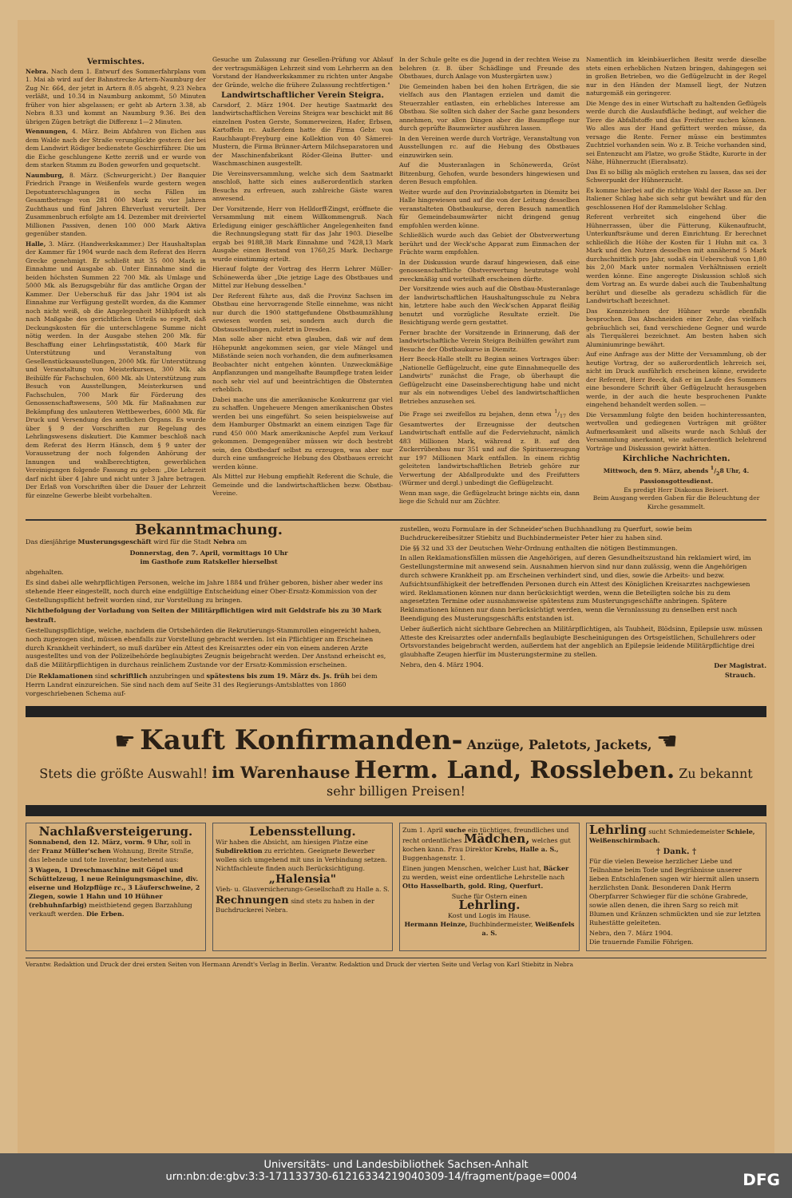Vermischtes.
Nebra. Nach dem 1. Entwurf des Sommerfahrplans vom 1. Mai ab wird auf der Bahnstrecke Artern-Naumburg der Zug Nr. 664, der jetzt in Artern 8.05 abgeht, 9.23 Nebra verläßt, und 10.34 in Naumburg ankommt, 50 Minuten früher von hier abgelassen; er geht ab Artern 3.38, ab Nebra 8.33 und kommt an Naumburg 9.36. Bei den übrigen Zügen beträgt die Differenz 1—2 Minuten.
Wennungen, 4. März. Beim Abfahren von Eichen aus dem Walde nach der Straße verunglückte gestern der bei dem Landwirt Rödiger bedienstete Geschirrführer. Die um die Eiche geschlungene Kette zerriß und er wurde von dem starken Stamm zu Boden geworfen und gequetscht.
Naumburg, 8. März. (Schwurgericht.) Der Banquier Friedrich Prange in Weißenfels wurde gestern wegen Depotunterschlagungen in sechs Fällen im Gesamtbetrage von 281 000 Mark zu vier Jahren Zuchthaus und fünf Jahren Ehrverlust verurteilt. Der Zusammenbruch erfolgte am 14. Dezember mit dreiviertel Millionen Passiven, denen 100 000 Mark Aktiva gegenüber standen.
Halle, 3. März. (Handwerkskammer.) Der Haushaltsplan der Kammer für 1904 wurde nach dem Referat des Herrn Grecke genehmigt. Er schließt mit 35 000 Mark in Einnahme und Ausgabe ab. Unter Einnahme sind die beiden höchsten Summen 22 700 Mk. als Umlage und 5000 Mk. als Bezugsgebühr für das amtliche Organ der Kammer. Der Ueberschuß für das Jahr 1904 ist als Einnahme zur Verfügung gestellt worden, da die Kammer noch nicht weiß, ob die Angelegenheit Mühlpfordt sich nach Maßgabe des gerichtlichen Urteils so regelt, daß Deckungskosten für die unterschlagene Summe nicht nötig werden. In der Ausgabe stehen 200 Mk. für Beschaffung einer Lehrlingsstatistik, 400 Mark für Unterstützung und Veranstaltung von Gesellenstücksausstellungen, 2000 Mk. für Unterstützung und Veranstaltung von Meisterkursen, 300 Mk. als Beihülfe für Fachschulen, 600 Mk. als Unterstützung zum Besuch von Ausstellungen, Meisterkursen und Fachschulen, 700 Mark für Förderung des Genossenschaftswesens, 500 Mk. für Maßnahmen zur Bekämpfung des unlauteren Wettbewerbes, 6000 Mk. für Druck und Versendung des amtlichen Organs. Es wurde über § 9 der Vorschriften zur Regelung des Lehrlingswesens diskutiert. Die Kammer beschloß nach dem Referat des Herrn Hänsch, dem § 9 unter der Voraussetzung der noch folgenden Anhörung der Innungen und wahlberechtigten, gewerblichen Vereinigungen folgende Fassung zu geben: „Die Lehrzeit darf nicht über 4 Jahre und nicht unter 3 Jahre betragen. Der Erlaß von Vorschriften über die Dauer der Lehrzeit für einzelne Gewerbe bleibt vorbehalten.
Gesuche um Zulassung zur Gesellen-Prüfung vor Ablauf der vertragsmäßigen Lehrzeit sind vom Lehrherrn an den Vorstand der Handwerkskammer zu richten unter Angabe der Gründe, welche die frühere Zulassung rechtfertigen."
Landwirtschaftlicher Verein Steigra.
Carsdorf, 2. März 1904. Der heutige Saatmarkt des landwirtschaftlichen Vereins Steigra war beschickt mit 86 einzelnen Posten Gerste, Sommerweizen, Hafer, Erbsen, Kartoffeln rc. Außerdem hatte die Firma Gebr. von Rauchhaupt-Freyburg eine Kollektion von 40 Sämerei-Mustern, die Firma Brünner-Artern Milchseparatoren und der Maschinenfabrikant Röder-Gleina Butter- und Waschmaschinen ausgestellt.
Die Vereinsversammlung, welche sich dem Saatmarkt anschloß, hatte sich eines außerordentlich starken Besuchs zu erfreuen, auch zahlreiche Gäste waren anwesend.
Der Vorsitzende, Herr von Helldorff-Zingst, eröffnete die Versammlung mit einem Willkommengruß. Nach Erledigung einiger geschäftlicher Angelegenheiten fand die Rechnungslegung statt für das Jahr 1903. Dieselbe ergab bei 9188,38 Mark Einnahme und 7428,13 Mark Ausgabe einen Bestand von 1760,25 Mark. Decharge wurde einstimmig erteilt.
Hierauf folgte der Vortrag des Herrn Lehrer Müller-Schönewerda über „Die jetzige Lage des Obstbaues und Mittel zur Hebung desselben."
Der Referent führte aus, daß die Provinz Sachsen im Obstbau eine hervorragende Stelle einnehme, was nicht nur durch die 1900 stattgefundene Obstbaumzählung erwiesen worden sei, sondern auch durch die Obstausstellungen, zuletzt in Dresden.
Man solle aber nicht etwa glauben, daß wir auf dem Höhepunkt angekommen seien, gar viele Mängel und Mißstände seien noch vorhanden, die dem aufmerksamen Beobachter nicht entgehen könnten. Unzweckmäßige Anpflanzungen und mangelhafte Baumpflege traten leider noch sehr viel auf und beeinträchtigen die Obsternten erheblich.
Dabei mache uns die amerikanische Konkurrenz gar viel zu schaffen. Ungeheuere Mengen amerikanischen Obstes werden bei uns eingeführt. So seien beispielsweise auf dem Hamburger Obstmarkt an einem einzigen Tage für rund 450 000 Mark amerikanische Aepfel zum Verkauf gekommen. Demgegenüber müssen wir doch bestrebt sein, den Obstbedarf selbst zu erzeugen, was aber nur durch eine umfangreiche Hebung des Obstbaues erreicht werden könne.
Als Mittel zur Hebung empfiehlt Referent die Schule, die Gemeinde und die landwirtschaftlichen bezw. Obstbau-Vereine.
In der Schule gelte es die Jugend in der rechten Weise zu belehren (z. B. über Schädlinge und Freunde des Obstbaues, durch Anlage von Mustergärten usw.)
Die Gemeinden haben bei den hohen Erträgen, die sie vielfach aus den Plantagen erzielen und damit die Steuerzahler entlasten, ein erhebliches Interesse am Obstbau. Sie sollten sich daher der Sache ganz besonders annehmen, vor allen Dingen aber die Baumpflege nur durch geprüfte Baumwärter ausführen lassen.
In den Vereinen werde durch Vorträge, Veranstaltung von Ausstellungen rc. auf die Hebung des Obstbaues einzuwirken sein.
Auf die Musteranlagen in Schönewerda, Gröst Bitzenburg, Gehofen, wurde besonders hingewiesen und deren Besuch empfohlen.
Weiter wurde auf den Provinzialobstgarten in Diemitz bei Halle hingewiesen und auf die von der Leitung desselben veranstalteten Obstbaukurse, deren Besuch namentlich für Gemeindebaumwärter nicht dringend genug empfohlen werden könne.
Schließlich wurde auch das Gebiet der Obstverwertung berührt und der Weck'sche Apparat zum Einmachen der Früchte warm empfohlen.
In der Diskussion wurde darauf hingewiesen, daß eine genossenschaftliche Obstverwertung heutzutage wohl zweckmäßig und vorteilhaft erscheinen dürfte.
Der Vorsitzende wies auch auf die Obstbau-Musteranlage der landwirtschaftlichen Haushaltungsschule zu Nebra hin, letztere habe auch den Weck'schen Apparat fleißig benutzt und vorzügliche Resultate erzielt. Die Besichtigung werde gern gestattet.
Ferner brachte der Vorsitzende in Erinnerung, daß der landwirtschaftliche Verein Steigra Beihülfen gewährt zum Besuche der Obstbaukurse in Diemitz.
Herr Beeck-Halle stellt zu Beginn seines Vortrages über: „Nationelle Geflügelzucht, eine gute Einnahmequelle des Landwirts" zunächst die Frage, ob überhaupt die Geflügelzucht eine Daseinsberechtigung habe und nicht nur als ein notwendiges Uebel des landwirtschaftlichen Betriebes anzusehen sei.
Die Frage sei zweifellos zu bejahen, denn etwa 1/17 des Gesamtwertes der Erzeugnisse der deutschen Landwirtschaft entfalle auf die Federviehzucht, nämlich 483 Millionen Mark, während z. B. auf den Zuckerrübenbau nur 351 und auf die Spirituserzeugung nur 197 Millionen Mark entfallen. In einem richtig geleiteten landwirtschaftlichen Betrieb gehöre zur Verwertung der Abfallprodukte und des Freifutters (Würmer und dergl.) unbedingt die Geflügelzucht.
Wenn man sage, die Geflügelzucht bringe nichts ein, dann liege die Schuld nur am Züchter.
Namentlich im kleinbäuerlichen Besitz werde dieselbe stets einen erheblichen Nutzen bringen, dahingegen sei in großen Betrieben, wo die Geflügelzucht in der Regel nur in den Händen der Mamsell liegt, der Nutzen naturgemäß ein geringerer.
Die Menge des in einer Wirtschaft zu haltenden Geflügels werde durch die Auslaufsfläche bedingt, auf welcher die Tiere die Abfallstoffe und das Freifutter suchen können. Wo alles aus der Hand gefüttert werden müsse, da versage die Rente. Ferner müsse ein bestimmtes Zuchtziel vorhanden sein. Wo z. B. Teiche vorhanden sind, sei Entenzucht am Platze, wo große Städte, Kurorte in der Nähe, Hühnerzucht (Eierabsatz).
Das Ei so billig als möglich erstehen zu lassen, das sei der Schwerpunkt der Hühnerzucht.
Es komme hierbei auf die richtige Wahl der Rasse an. Der Italiener Schlag habe sich sehr gut bewährt und für den geschlossenen Hof der Rammelsloher Schlag.
Referent verbreitet sich eingehend über die Hühnerrassen, über die Fütterung, Kükenaufzucht, Unterkunftsräume und deren Einrichtung. Er berechnet schließlich die Höhe der Kosten für 1 Huhn mit ca. 3 Mark und den Nutzen desselben mit annähernd 5 Mark durchschnittlich pro Jahr, sodaß ein Ueberschuß von 1,80 bis 2,00 Mark unter normalen Verhältnissen erzielt werden könne. Eine angeregte Diskussion schloß sich dem Vortrag an. Es wurde dabei auch die Taubenhaltung berührt und dieselbe als geradezu schädlich für die Landwirtschaft bezeichnet.
Das Kennzeichnen der Hühner wurde ebenfalls besprochen. Das Abschneiden einer Zehe, das vielfach gebräuchlich sei, fand verschiedene Gegner und wurde als Tierquälerei bezeichnet. Am besten haben sich Aluminiumringe bewährt.
Auf eine Anfrage aus der Mitte der Versammlung, ob der heutige Vortrag, der so außerordentlich lehrreich sei, nicht im Druck ausführlich erscheinen könne, erwiderte der Referent, Herr Beeck, daß er im Laufe des Sommers eine besondere Schrift über Geflügelzucht herausgeben werde, in der auch die heute besprochenen Punkte eingehend behandelt werden sollen. —
Die Versammlung folgte den beiden hochinteressanten, wertvollen und gediegenen Vorträgen mit größter Aufmerksamkeit und allseits wurde nach Schluß der Versammlung anerkannt, wie außerordentlich belehrend Vorträge und Diskussion gewirkt hätten.
Kirchliche Nachrichten.
Mittwoch, den 9. März, abends 1/28 Uhr, 4. Passionsgottesdienst.
Es predigt Herr Diakonus Beisert.
Beim Ausgang werden Gaben für die Beleuchtung der Kirche gesammelt.
Bekanntmachung.
Das diesjährige Musterungsgeschäft wird für die Stadt Nebra am
Donnerstag, den 7. April, vormittags 10 Uhr
im Gasthofe zum Ratskeller hierselbst
abgehalten.
Es sind dabei alle wehrpflichtigen Personen, welche im Jahre 1884 und früher geboren, bisher aber weder ins stehende Heer eingestellt, noch durch eine endgültige Entscheidung einer Ober-Ersatz-Kommission von der Gestellungspflicht befreit worden sind, zur Vorstellung zu bringen.
Nichtbefolgung der Vorladung von Seiten der Militärpflichtigen wird mit Geldstrafe bis zu 30 Mark bestraft.
Gestellungspflichtige, welche, nachdem die Ortsbehörden die Rekrutierungs-Stammrollen eingereicht haben, noch zugezogen sind, müssen ebenfalls zur Vorstellung gebracht werden. Ist ein Pflichtiger am Erscheinen durch Krankheit verhindert, so muß darüber ein Attest des Kreisarztes oder ein von einem anderen Arzte ausgestelltes und von der Polizeibehörde beglaubigtes Zeugnis beigebracht werden. Der Anstand erheischt es, daß die Militärpflichtigen in durchaus reinlichem Zustande vor der Ersatz-Kommission erscheinen.
Die Reklamationen sind schriftlich anzubringen und spätestens bis zum 19. März ds. Js. früh bei dem Herrn Landrat einzureichen. Sie sind nach dem auf Seite 31 des Regierungs-Amtsblattes von 1860 vorgeschriebenen Schema auf-
zustellen, wozu Formulare in der Schneider'schen Buchhandlung zu Querfurt, sowie beim Buchdruckereibesitzer Stiebitz und Buchbindermeister Peter hier zu haben sind.
Die §§ 32 und 33 der Deutschen Wehr-Ordnung enthalten die nötigen Bestimmungen.
In allen Reklamationsfällen müssen die Angehörigen, auf deren Gesundheitszustand hin reklamiert wird, im Gestellungstermine mit anwesend sein. Ausnahmen hiervon sind nur dann zulässig, wenn die Angehörigen durch schwere Krankheit pp. am Erscheinen verhindert sind, und dies, sowie die Arbeits- und bezw. Aufsichtsunfähigkeit der betreffenden Personen durch ein Attest des Königlichen Kreisarztes nachgewiesen wird. Reklamationen können nur dann berücksichtigt werden, wenn die Beteiligten solche bis zu dem angesetzten Termine oder ausnahmsweise spätestens zum Musterungsgeschäfte anbringen. Spätere Reklamationen können nur dann berücksichtigt werden, wenn die Veranlassung zu denselben erst nach Beendigung des Musterungsgeschäfts entstanden ist.
Ueber äußerlich nicht sichtbare Gebrechen an Militärpflichtigen, als Taubheit, Blödsinn, Epilepsie usw. müssen Atteste des Kreisarztes oder andernfalls beglaubigte Bescheinigungen des Ortsgeistlichen, Schullehrers oder Ortsvorstandes beigebracht werden, außerdem hat der angeblich an Epilepsie leidende Militärpflichtige drei glaubhafte Zeugen hierfür im Musterungstermine zu stellen.
Nebra, den 4. März 1904. Der Magistrat.
Strauch.
☛ Kauft Konfirmanden- Anzüge, Paletots, Jackets, ☚
Stets die größte Auswahl! im Warenhause Herm. Land, Rossleben. Zu bekannt sehr billigen Preisen!
Nachlaßversteigerung.
Sonnabend, den 12. März, vorm. 9 Uhr, soll in der Franz Müller'schen Wohnung, Breite Straße, das lebende und tote Inventar, bestehend aus:
3 Wagen, 1 Dreschmaschine mit Göpel und Schüttelzeug, 1 neue Reinigungsmaschine, div. eiserne und Holzpflüge rc., 3 Läuferschweine, 2 Ziegen, sowie 1 Hahn und 10 Hühner (rebhuhnfarbig) meistbietend gegen Barzahlung verkauft werden. Die Erben.
Lebensstellung.
Wir haben die Absicht, am hiesigen Platze eine Subdirektion zu errichten. Geeignete Bewerber wollen sich umgehend mit uns in Verbindung setzen. Nichtfachleute finden auch Berücksichtigung.
„Halensia"
Vieh- u. Glasversicherungs-Gesellschaft zu Halle a. S.
Rechnungen sind stets zu haben in der Buchdruckerei Nebra.
Zum 1. April suche ein tüchtiges, freundliches und recht ordentliches Mädchen, welches gut kochen kann. Frau Direktor Krebs, Halle a. S., Buggenhagenstr. 1.
Einen jungen Menschen, welcher Lust hat, Bäcker zu werden, weist eine ordentliche Lehrstelle nach Otto Hasselbarth, gold. Ring, Querfurt.
Suche für Ostern einen
Lehrling.
Kost und Logis im Hause.
Hermann Heinze, Buchbindermeister, Weißenfels a. S.
Lehrling sucht Schmiedemeister Schiele, Weißenschirmbach.
† Dank. †
Für die vielen Beweise herzlicher Liebe und Teilnahme beim Tode und Begräbnisse unserer lieben Entschlafenen sagen wir hiermit allen unsern herzlichsten Dank. Besonderen Dank Herrn Oberpfarrer Schwieger für die schöne Grabrede, sowie allen denen, die ihren Sarg so reich mit Blumen und Kränzen schmückten und sie zur letzten Ruhestätte geleiteten.
Nebra, den 7. März 1904.
Die trauernde Familie Föhrigen.
Verantw. Redaktion und Druck der drei ersten Seiten von Hermann Arendt's Verlag in Berlin. Verantw. Redaktion und Druck der vierten Seite und Verlag von Karl Stiebitz in Nebra
Universitäts- und Landesbibliothek Sachsen-Anhalt
urn:nbn:de:gbv:3:3-171133730-61216334219040309-14/fragment/page=0004 DFG